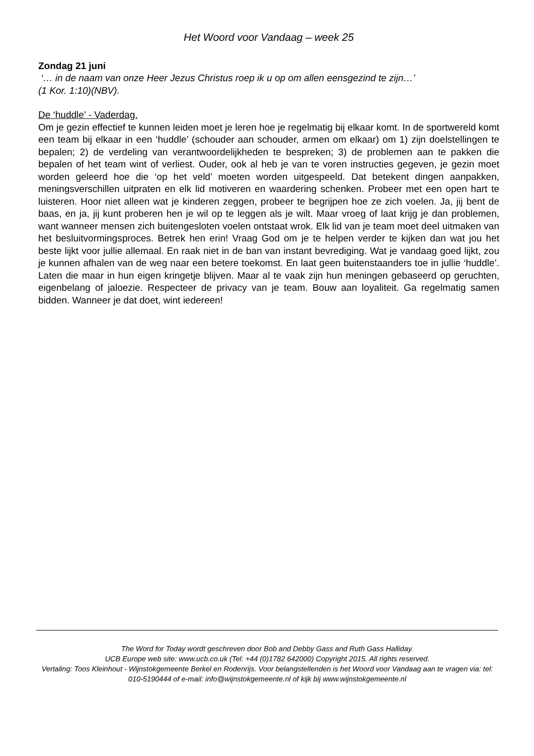Het Woord voor Vandaag – week 25
Zondag 21 juni
‘… in de naam van onze Heer Jezus Christus roep ik u op om allen eensgezind te zijn…’
(1 Kor. 1:10)(NBV).
De ‘huddle’ - Vaderdag.
Om je gezin effectief te kunnen leiden moet je leren hoe je regelmatig bij elkaar komt. In de sportwereld komt een team bij elkaar in een ‘huddle’ (schouder aan schouder, armen om elkaar) om 1) zijn doelstellingen te bepalen; 2) de verdeling van verantwoordelijkheden te bespreken; 3) de problemen aan te pakken die bepalen of het team wint of verliest. Ouder, ook al heb je van te voren instructies gegeven, je gezin moet worden geleerd hoe die ‘op het veld’ moeten worden uitgespeeld. Dat betekent dingen aanpakken, meningsverschillen uitpraten en elk lid motiveren en waardering schenken. Probeer met een open hart te luisteren. Hoor niet alleen wat je kinderen zeggen, probeer te begrijpen hoe ze zich voelen. Ja, jij bent de baas, en ja, jij kunt proberen hen je wil op te leggen als je wilt. Maar vroeg of laat krijg je dan problemen, want wanneer mensen zich buitengesloten voelen ontstaat wrok. Elk lid van je team moet deel uitmaken van het besluitvormingsproces. Betrek hen erin! Vraag God om je te helpen verder te kijken dan wat jou het beste lijkt voor jullie allemaal. En raak niet in de ban van instant bevrediging. Wat je vandaag goed lijkt, zou je kunnen afhalen van de weg naar een betere toekomst. En laat geen buitenstaanders toe in jullie ‘huddle’. Laten die maar in hun eigen kringetje blijven. Maar al te vaak zijn hun meningen gebaseerd op geruchten, eigenbelang of jaloezie. Respecteer de privacy van je team. Bouw aan loyaliteit. Ga regelmatig samen bidden. Wanneer je dat doet, wint iedereen!
The Word for Today wordt geschreven door Bob and Debby Gass and Ruth Gass Halliday.
UCB Europe web site: www.ucb.co.uk (Tel: +44 (0)1782 642000) Copyright 2015. All rights reserved.
Vertaling: Toos Kleinhout - Wijnstokgemeente Berkel en Rodenrijs. Voor belangstellenden is het Woord voor Vandaag aan te vragen via: tel: 010-5190444 of e-mail: info@wijnstokgemeente.nl of kijk bij www.wijnstokgemeente.nl